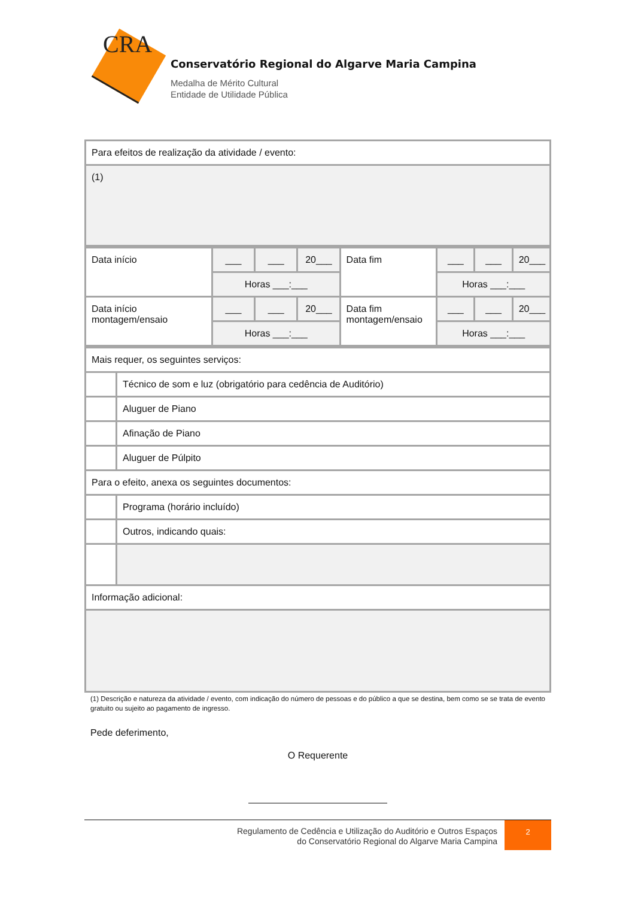CRA
Conservatório Regional do Algarve Maria Campina
Medalha de Mérito Cultural
Entidade de Utilidade Pública
| Para efeitos de realização da atividade / evento: |
| (1) |
| Data início | ___ | ___ | 20___ | Data fim | ___ | ___ | 20___ |
| | Horas ___:___ | | | | Horas ___:___ | | |
| Data início montagem/ensaio | ___ | ___ | 20___ | Data fim montagem/ensaio | ___ | ___ | 20___ |
| | Horas ___:___ | | | | Horas ___:___ | | |
| Mais requer, os seguintes serviços: | |
| | Técnico de som e luz (obrigatório para cedência de Auditório) |
| | Aluguer de Piano |
| | Afinação de Piano |
| | Aluguer de Púlpito |
| Para o efeito, anexa os seguintes documentos: | |
| | Programa (horário incluído) |
| | Outros, indicando quais: |
| Informação adicional: | |
(1) Descrição e natureza da atividade / evento, com indicação do número de pessoas e do público a que se destina, bem como se se trata de evento gratuito ou sujeito ao pagamento de ingresso.
Pede deferimento,
O Requerente
Regulamento de Cedência e Utilização do Auditório e Outros Espaços
do Conservatório Regional do Algarve Maria Campina
2